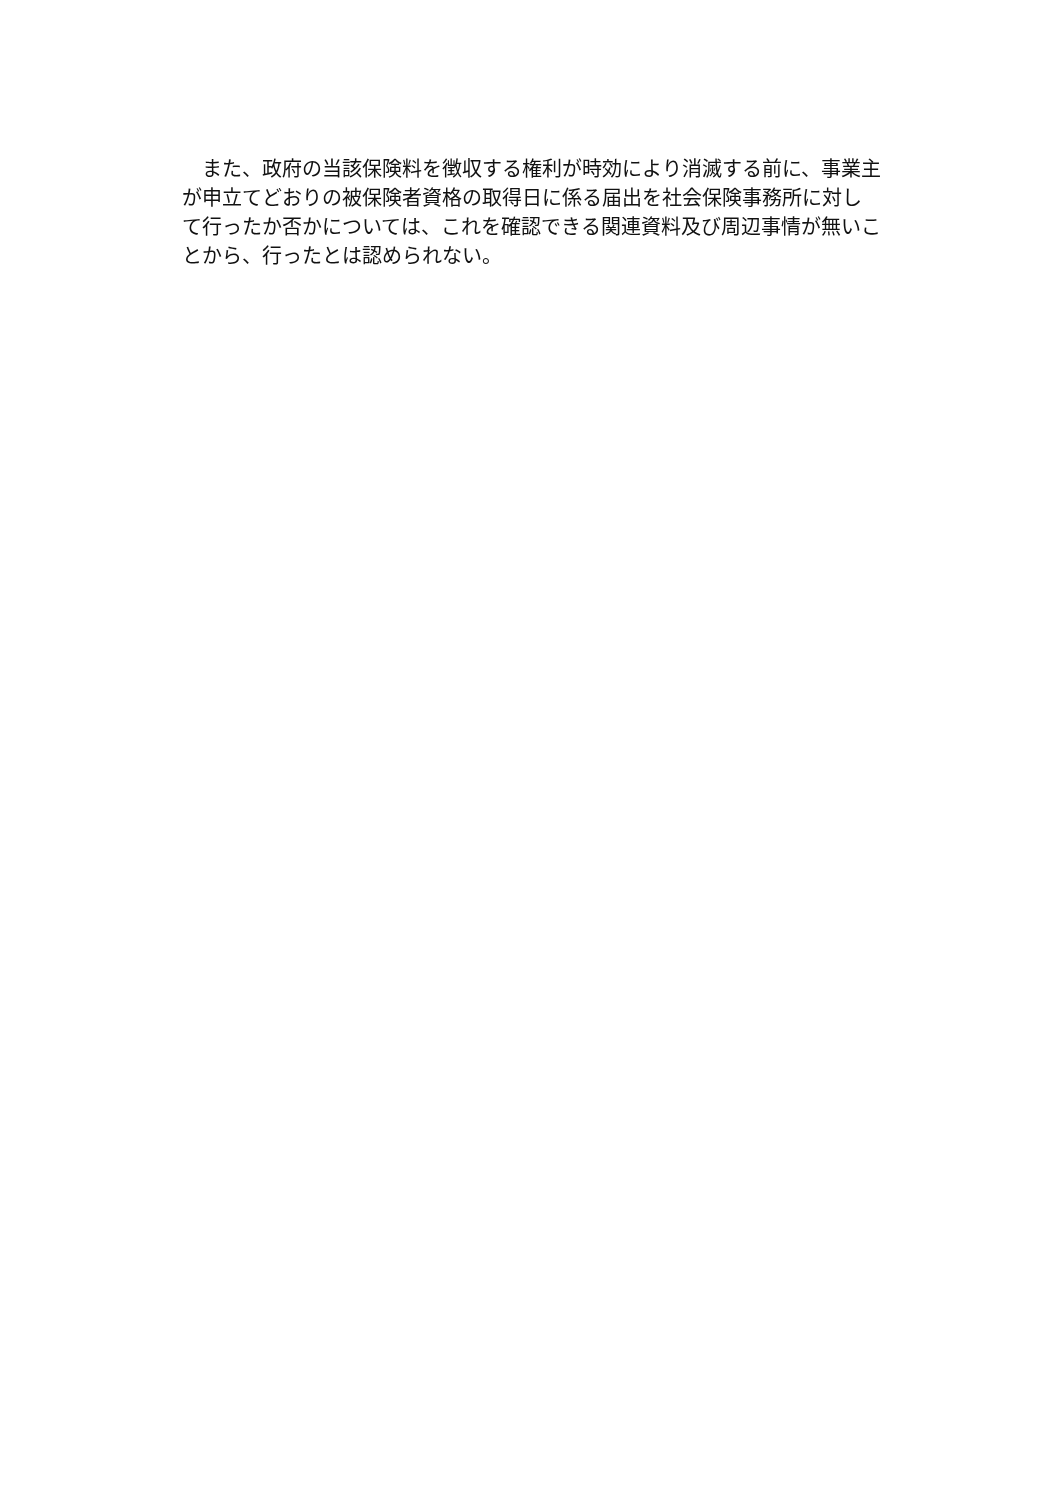また、政府の当該保険料を徴収する権利が時効により消滅する前に、事業主
が申立てどおりの被保険者資格の取得日に係る届出を社会保険事務所に対し
て行ったか否かについては、これを確認できる関連資料及び周辺事情が無いこ
とから、行ったとは認められない。